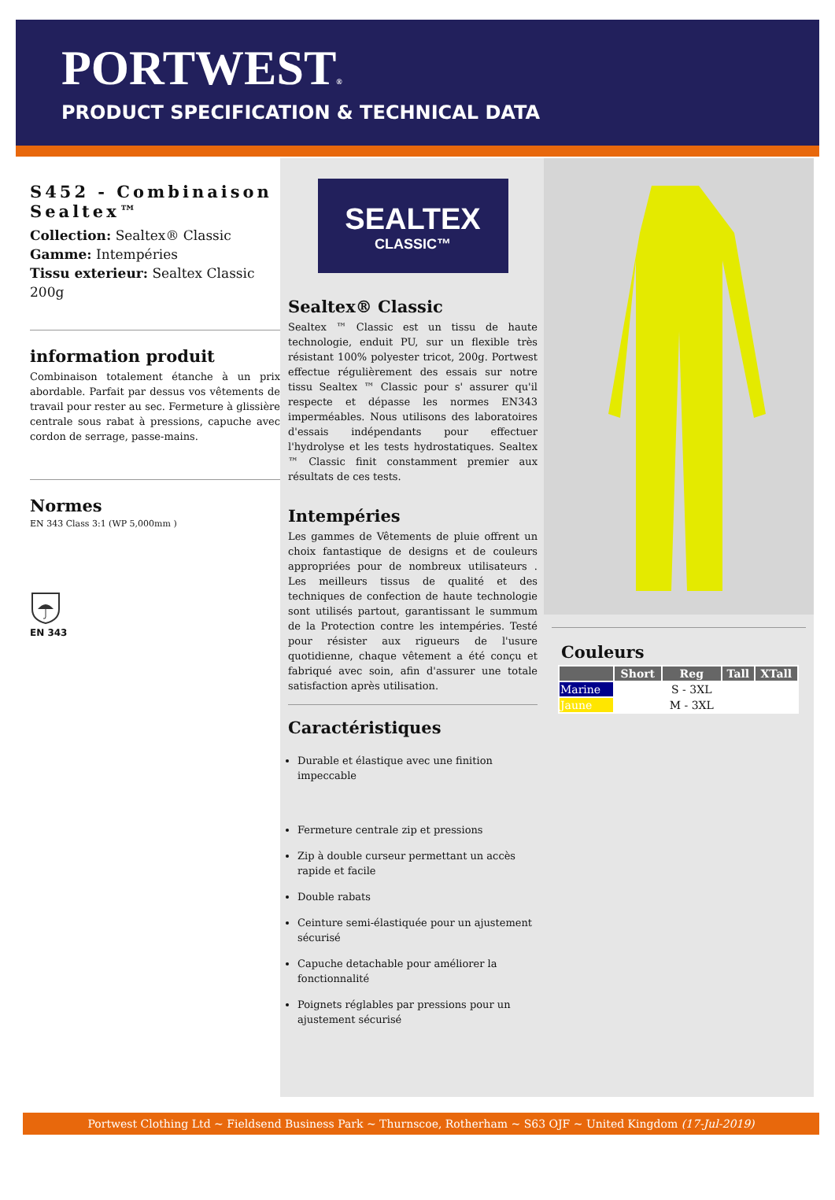PORTWEST®
PRODUCT SPECIFICATION & TECHNICAL DATA
S452 - Combinaison Sealtex™
Collection: Sealtex® Classic
Gamme: Intempéries
Tissu exterieur: Sealtex Classic 200g
information produit
Combinaison totalement étanche à un prix abordable. Parfait par dessus vos vêtements de travail pour rester au sec. Fermeture à glissière centrale sous rabat à pressions, capuche avec cordon de serrage, passe-mains.
Normes
EN 343 Class 3:1 (WP 5,000mm )
EN 343
SEALTEX
CLASSIC™
Sealtex® Classic
Sealtex ™ Classic est un tissu de haute technologie, enduit PU, sur un flexible très résistant 100% polyester tricot, 200g. Portwest effectue régulièrement des essais sur notre tissu Sealtex ™ Classic pour s' assurer qu'il respecte et dépasse les normes EN343 imperméables. Nous utilisons des laboratoires d'essais indépendants pour effectuer l'hydrolyse et les tests hydrostatiques. Sealtex ™ Classic finit constamment premier aux résultats de ces tests.
Intempéries
Les gammes de Vêtements de pluie offrent un choix fantastique de designs et de couleurs appropriées pour de nombreux utilisateurs . Les meilleurs tissus de qualité et des techniques de confection de haute technologie sont utilisés partout, garantissant le summum de la Protection contre les intempéries. Testé pour résister aux rigueurs de l'usure quotidienne, chaque vêtement a été conçu et fabriqué avec soin, afin d'assurer une totale satisfaction après utilisation.
Caractéristiques
Durable et élastique avec une finition impeccable
Fermeture centrale zip et pressions
Zip à double curseur permettant un accès rapide et facile
Double rabats
Ceinture semi-élastiquée pour un ajustement sécurisé
Capuche detachable pour améliorer la fonctionnalité
Poignets réglables par pressions pour un ajustement sécurisé
Couleurs
| | Short | Reg | Tall | XTall |
| --- | --- | --- | --- | --- |
| Marine | | S - 3XL | | |
| Jaune | | M - 3XL | | |
Portwest Clothing Ltd ~ Fieldsend Business Park ~ Thurnscoe, Rotherham ~ S63 OJF ~ United Kingdom (17-Jul-2019)